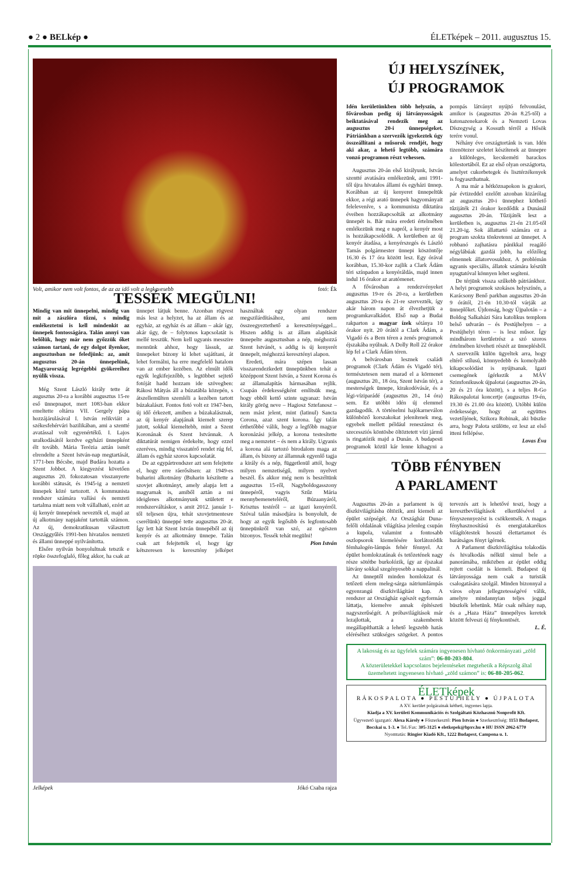● 2 ● BELkép ● ÉLETképek – 2011. augusztus 15.
Volt, amikor nem volt fontos, de az az idő volt a legkevesebb fotó: Ék
TESSÉK MEGÜLNI!
Mindig van mit ünnepelni, mindig van mit a zászlóra tűzni, s mindig emlékeztetni is kell mindenkit az ünnepek fontosságára. Talán annyi van belőlük, hogy már nem győzzük őket számon tartani, de egy dolgot ilyenkor, augusztusban ne feledjünk: az, amit augusztus 20-án ünnepelünk, Magyarország legrégebbi gyökereihez nyúlik vissza.
Még Szent László király tette át augusztus 20-ra a korábbi augusztus 15-re eső ünnepnapot, mert 1083-ban ekkor emeltette oltárra VII. Gergely pápa hozzájárulásával I. István relikviáit a székesfehérvári bazilikában, ami a szentté avatással volt egyenértékű. I. Lajos uralkodásától kezdve egyházi ünnepként élt tovább. Mária Terézia aztán ismét elrendelte a Szent István-nap megtartását, 1771-ben Bécsbe, majd Budára hozatta a Szent Jobbot. A kiegyezést követően augusztus 20. fokozatosan visszanyerte korábbi státusát, és 1945-ig a nemzeti ünnepek közé tartozott. A kommunista rendszer számára vallási és nemzeti tartalma miatt nem volt vállalható, ezért az új kenyér ünnepének nevezték el, majd az új alkotmány napjaként tartották számon. Az új, demokratikusan választott Országgyűlés 1991-ben hivatalos nemzeti és állami ünneppé nyilvánította.
Elsőre nyilván bonyolultnak tetszik e röpke összefoglaló, főleg akkor, ha csak az ünnepet látjuk benne. Azonban rögvest más lesz a helyzet, ha az állam és az egyház, az egyház és az állam – akár így, akár úgy, de – folytonos kapcsolatát is mellé tesszük. Nem kell ugyanis messzire mennünk ahhoz, hogy lássuk, az ünnepeket bizony ki lehet sajátítani, át lehet formálni, ha erre megfelelő hatalom van az ember kezében. Az elmúlt idők egyik legkifejezőbb, s legtöbbet sejtető fotóját hadd hozzam ide szövegben: Rákosi Mátyás áll a búzatábla közepén, s átszellemülten szemléli a kezében tartott búzakalászt. Fontos fotó volt ez 1947-ben, új idő érkezett, amiben a búzakalásznak, az új kenyér alapjának kiemelt szerep jutott, sokkal kiemeltebb, mint a Szent Koronának és Szent Istvánnak. A diktatúrát nemigen érdekelte, hogy ezzel ezeréves, mindig visszatérő rendet rúg fel, állam és egyház szoros kapcsolatát.
De az egypártrendszer azt sem felejtette el, hogy erre ráerősítsen: az 1949-es buharini alkotmány (Buharin készítette a szovjet alkotmányt, amely alapja lett a magyarnak is, amiből aztán a mi ideiglenes alkotmányunk született e rendszerváltáskor, s amit 2012. január 1-től teljesen újra, tehát szovjetmentesre cserélünk) ünneppé tette augusztus 20-át. Így lett hát Szent István ünnepéből az új kenyér és az alkotmány ünnepe. Talán csak azt felejtették el, hogy így kétszeresen is keresztény jelképet használtak egy olyan rendszer megszilárdításához, ami nem összeegyeztethető a kereszténységgel... Hiszen addig is az állam alapítását ünnepelte augusztusban a nép, méghozzá Szent Istvánét, s addig is új kenyerét ünnepelt, méghozzá keresztényi alapon.
Eredeti, mára szépen lassan visszarendezkedett ünnepünkben tehát a középpont Szent István, a Szent Korona és az államalapítás hármasában rejlik. Csupán érdekességként említsük meg, hogy ebből kettő szinte ugyanaz: István király görög neve – Hagiosz Sztefanosz – nem mást jelent, mint (latinul) Sancta Corona, azaz szent korona. Így talán érthetőbbé válik, hogy a legfőbb magyar koronázási jelkép, a korona testesítette meg a nemzetet – és nem a király. Ugyanis a korona alá tartozó birodalom maga az állam, és bizony az államnak egyenlő tagja a király és a nép, függetlenül attól, hogy milyen nemzetiségű, milyen nyelvet beszél. És akkor még nem is beszéltünk augusztus 15-ről, Nagyboldogasszony ünnepéről, vagyis Szűz Mária mennybemeneteléről, Búzaanyáról, Krisztus testéről – az igazi kenyérről. Szóval talán másodjára is bonyolult, de hogy az egyik legősibb és legfontosabb ünnepünkről van szó, az egészen bizonyos. Tessék tehát megülni!
Pion István
Jelképek Jókó Csaba rajza
ÚJ HELYSZÍNEK,
ÚJ PROGRAMOK
Idén kerületünkben több helyszín, a fővárosban pedig új látványosságok beiktatásával rendezik meg az augusztus 20-i ünnepségeket. Pátriánkban a szervezők igyekeztek úgy összeállítani a műsorok rendjét, hogy aki akar, a lehető legtöbb, számára vonzó programon részt vehessen.
Augusztus 20-án első királyunk, István szentté avatására emlékezünk, ami 1991-től újra hivatalos állami és egyházi ünnep. Korábban az új kenyeret ünnepeltük ekkor, a régi arató ünnepek hagyományait feleleveníve, s a kommunista diktatúra éveiben hozzákapcsolták az alkotmány ünnepét is. Bár mára eredeti értelmében emlékezünk meg e napról, a kenyér most is hozzákapcsolódik. A kerületben az új kenyér átadása, a kenyérszegés és László Tamás polgármester ünnepi köszöntője 16.30 és 17 óra között lesz. Egy órával korábban, 15.30-kor zajlik a Clark Ádám téri színpadon a kenyéráldás, majd innen indul 16 órakor az aratómenet.
A fővárosban a rendezvényeket augusztus 19-re és 20-ra, a kerületben augusztus 20-ra és 21-re szervezték, így akár három napon át élvezhetjük a programkavalkádot. Első nap a Budai rakparton a magyar ízek sétánya 10 órakor nyit. 20 órától a Clark Ádám, a Vigadó és a Bem téren a zenés programok éjszakába nyúlnak. A Dolly Roll 22 órakor lép fel a Clark Ádám téren.
A belvárosban lesznek családi programok (Clark Ádám és Vigadó tér), természetesen nem marad el a körmenet (augusztus 20., 18 óra, Szent István tér), a mesterségek ünnepe, kirakodóvásár, és a légi-víziparádé (augusztus 20., 14 óra) sem. Ez utóbbi idén új elemmel gazdagodik. A történelmi hajókarneválon különböző korszakokat jelenítenek meg, egyebek mellett például reneszánsz és szecessziós köntösbe öltöztetett vízi jármű is ringatózik majd a Dunán. A budapesti programok közül kár lenne kihagyni a pompás látványt nyújtó felvonulást, amikor is (augusztus 20-án 8.25-től) a katonazenekarok és a Nemzeti Lovas Díszegység a Kossuth térről a Hősök terére vonul.
Néhány éve országtortánk is van. Idén tizenötezer szeletet készítenek az ünnepre a különleges, kecskeméti barackos kölestortából. Ez az első olyan országtorta, amelyet cukorbetegek és lisztérzékenyek is fogyaszthatnak.
A ma már a hétköznapokon is gyakori, pár évtizeddel ezelőtt azonban kizárólag az augusztus 20-i ünnephez köthető tűzijáték 21 órakor kezdődik a Dunánál augusztus 20-án. Tűzijáték lesz a kerületben is, augusztus 21-én 21.05-től 21.20-ig. Sok állattartó számára ez a program szokta tönkretenni az ünnepet. A robbanó zajhatásra pánikkal reagáló négylábúak gazdái jobb, ha előzőleg elmennek állatorvosukhoz. A problémán ugyanis speciális, állatok számára készült nyugtatóval könnyen lehet segíteni.
De térjünk vissza szűkebb pátriánkhoz. A helyi programok szokásos helyszínén, a Karácsony Benő parkban augusztus 20-án 9 órától, 21-én 10.30-tól várják az ünneplőket. Újdonság, hogy Újpalotán – a Boldog Salkaházi Sára katolikus templom belső udvarán – és Pestújhelyen – a Pestújhelyi téren – is lesz műsor. Így mindhárom kerületrész a szó szoros értelmében kiveheti részét az ünneplésből. A szervezők külön ügyeltek arra, hogy eltérő stílusú, könnyedebb és komolyabb kikapcsolódást is nyújtsanak. Igazi csemegének ígérkezik a MÁV Szimfonikusok újpalotai (augusztus 20-án, 20 és 21 óra között), s a teljes R-Go Rákospalotai koncertje (augusztus 19-én, 19.30 és 21.00 óra között). Utóbbi külön érdekessége, hogy az együttes vezetőjének, Szikora Robinak, aki büszke arra, hogy Palota szülötte, ez lesz az első itteni fellépése.
Lovas Éva
TÖBB FÉNYBEN
A PARLAMENT
Augusztus 20-án a parlament is új díszkivilágításba öltözik, ami kiemeli az épület szépségét. Az Országház Duna-felőli oldalának világítása jelenleg csupán a kupola, valamint a fontosabb oszlopsorok kiemelésére korlátozódik fémhalogén-lámpás fehér fénnyel. Az épület homlokzatának és tetőzetének nagy része sötétbe burkolózik, így az éjszakai látvány sokkal szegényesebb a nappalinál.
Az ünneptől minden homlokzat és tetőzeti elem meleg-sárga nátriumlámpás egyenrangú díszkivilágítást kap. A rendszer az Országház egészét egyformán láttatja, kiemelve annak építészeti nagyszerűségét. A próbavilágítások már lezajlottak, a szakemberek megállapíthatták a lehető legszebb hatás eléréséhez szükséges szögeket. A pontos tervezés azt is lehetővé teszi, hogy a keresztbevilágítások elkerülésével a fényszennyezést is csökkentsék. A magas fényhasznosítású és energiatakarékos világítótestek hosszú élettartamot és barátságos fényt ígérnek.
A Parlament díszkivilágítása tolakodás és hivalkodás nélkül simul bele a panorámába, miközben az épület eddig rejtett csodáit is kiemeli. Budapest új látványossága nem csak a turisták csalogatására szolgál. Minden bizonnyal a város olyan jellegzetességévé válik, amelyre mindannyian teljes joggal büszkék lehetünk. Már csak néhány nap, és a „Haza Háza” ünnepélyes keretek között felveszi új fénykontösét.
L. É.
A lakosság és az ügyfelek számára ingyenesen hívható önkormányzati „zöld szám”: 06-80-203-804.
A közterületekkel kapcsolatos bejelentéseket megtehetik a Répszolg által üzemeltetett ingyenesen hívható „zöld számon” is: 06-80-205-062.
ÉLETképek
RÁKOSPALOTA ● PESTÚJHELY ● ÚJPALOTA
A XV. kerület polgárainak kétheti, ingyenes lapja.
Kiadja a XV. kerületi Kommunikációs és Szolgáltató Közhasznú Nonprofit Kft.
Ügyvezető igazgató: Alexa Károly ● Főszerkesztő: Pion István ● Szerkesztőség: 1153 Budapest, Bocskai u. 1-3. ● Tel./Fax: 305-3125 ● eletkepek@bpxv.hu ● HU ISSN 2062-6770
Nyomtatás: Ringier Kiadó Kft., 1222 Budapest, Campona u. 1.